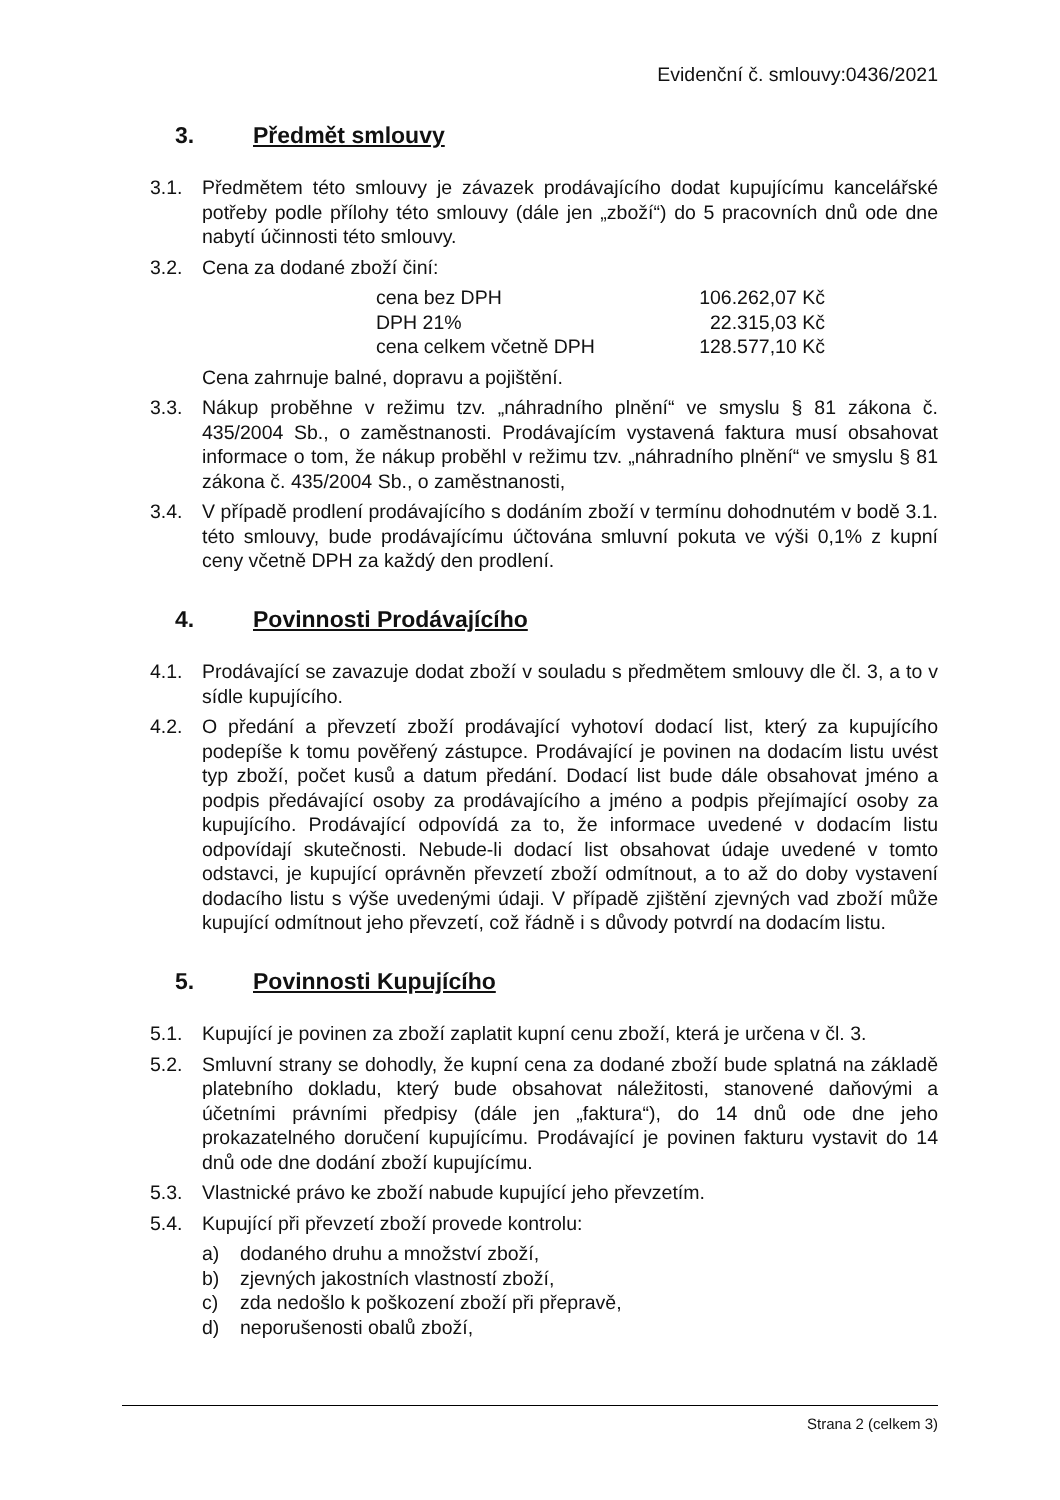Evidenční č. smlouvy:0436/2021
3. Předmět smlouvy
3.1. Předmětem této smlouvy je závazek prodávajícího dodat kupujícímu kancelářské potřeby podle přílohy této smlouvy (dále jen „zboží“) do 5 pracovních dnů ode dne nabytí účinnosti této smlouvy.
3.2. Cena za dodané zboží činí:
| cena bez DPH | 106.262,07 Kč |
| DPH 21% | 22.315,03 Kč |
| cena celkem včetně DPH | 128.577,10 Kč |
Cena zahrnuje balné, dopravu a pojištění.
3.3. Nákup proběhne v režimu tzv. „náhradního plnění“ ve smyslu § 81 zákona č. 435/2004 Sb., o zaměstnanosti. Prodávajícím vystavená faktura musí obsahovat informace o tom, že nákup proběhl v režimu tzv. „náhradního plnění“ ve smyslu § 81 zákona č. 435/2004 Sb., o zaměstnanosti,
3.4. V případě prodlení prodávajícího s dodáním zboží v termínu dohodnutém v bodě 3.1. této smlouvy, bude prodávajícímu účtována smluvní pokuta ve výši 0,1% z kupní ceny včetně DPH za každý den prodlení.
4. Povinnosti Prodávajícího
4.1. Prodávající se zavazuje dodat zboží v souladu s předmětem smlouvy dle čl. 3, a to v sídle kupujícího.
4.2. O předání a převzetí zboží prodávající vyhotoví dodací list, který za kupujícího podepíše k tomu pověřený zástupce. Prodávající je povinen na dodacím listu uvést typ zboží, počet kusů a datum předání. Dodací list bude dále obsahovat jméno a podpis předávající osoby za prodávajícího a jméno a podpis přejímající osoby za kupujícího. Prodávající odpovídá za to, že informace uvedené v dodacím listu odpovídají skutečnosti. Nebude-li dodací list obsahovat údaje uvedené v tomto odstavci, je kupující oprávněn převzetí zboží odmítnout, a to až do doby vystavení dodacího listu s výše uvedenými údaji. V případě zjištění zjevných vad zboží může kupující odmítnout jeho převzetí, což řádně i s důvody potvrdí na dodacím listu.
5. Povinnosti Kupujícího
5.1. Kupující je povinen za zboží zaplatit kupní cenu zboží, která je určena v čl. 3.
5.2. Smluvní strany se dohodly, že kupní cena za dodané zboží bude splatná na základě platebního dokladu, který bude obsahovat náležitosti, stanovené daňovými a účetními právními předpisy (dále jen „faktura“), do 14 dnů ode dne jeho prokazatelného doručení kupujícímu. Prodávající je povinen fakturu vystavit do 14 dnů ode dne dodání zboží kupujícímu.
5.3. Vlastnické právo ke zboží nabude kupující jeho převzetím.
5.4. Kupující při převzetí zboží provede kontrolu:
a) dodaného druhu a množství zboží,
b) zjevných jakostních vlastností zboží,
c) zda nedošlo k poškození zboží při přepravě,
d) neporušenosti obalů zboží,
Strana 2 (celkem 3)